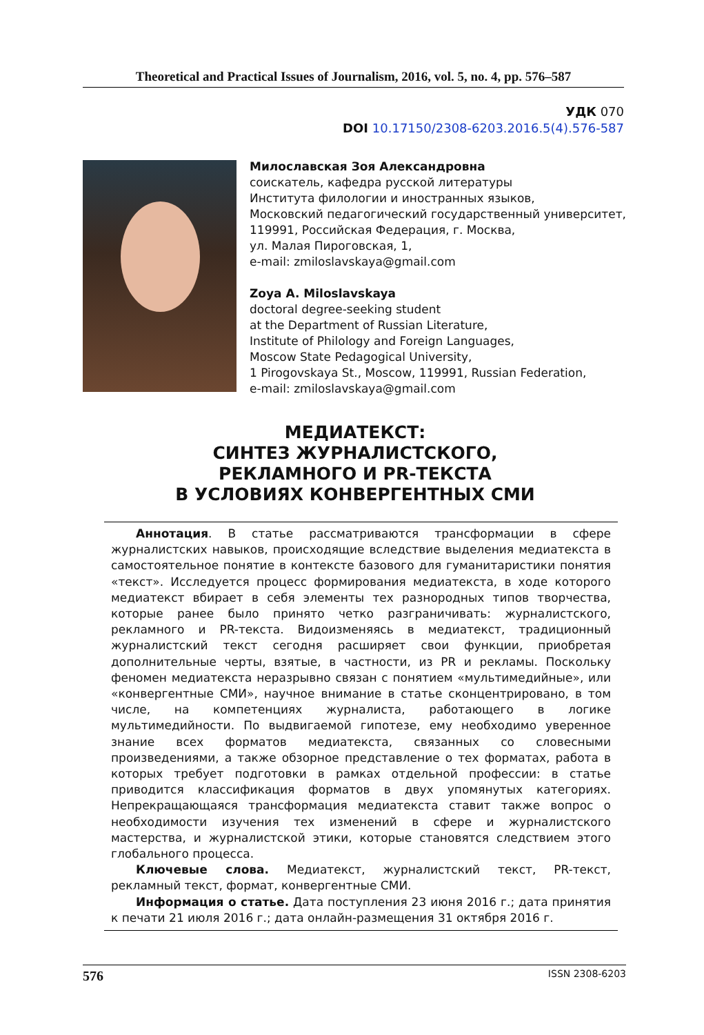Theoretical and Practical Issues of Journalism, 2016, vol. 5, no. 4, pp. 576–587
УДК 070
DOI 10.17150/2308-6203.2016.5(4).576-587
Милославская Зоя Александровна
соискатель, кафедра русской литературы
Института филологии и иностранных языков,
Московский педагогический государственный университет,
119991, Российская Федерация, г. Москва,
ул. Малая Пироговская, 1,
e-mail: zmiloslavskaya@gmail.com
Zoya A. Miloslavskaya
doctoral degree-seeking student
at the Department of Russian Literature,
Institute of Philology and Foreign Languages,
Moscow State Pedagogical University,
1 Pirogovskaya St., Moscow, 119991, Russian Federation,
e-mail: zmiloslavskaya@gmail.com
МЕДИАТЕКСТ:
СИНТЕЗ ЖУРНАЛИСТСКОГО,
РЕКЛАМНОГО И PR-ТЕКСТА
В УСЛОВИЯХ КОНВЕРГЕНТНЫХ СМИ
Аннотация. В статье рассматриваются трансформации в сфере журналистских навыков, происходящие вследствие выделения медиатекста в самостоятельное понятие в контексте базового для гуманитаристики понятия «текст». Исследуется процесс формирования медиатекста, в ходе которого медиатекст вбирает в себя элементы тех разнородных типов творчества, которые ранее было принято четко разграничивать: журналистского, рекламного и PR-текста. Видоизменяясь в медиатекст, традиционный журналистский текст сегодня расширяет свои функции, приобретая дополнительные черты, взятые, в частности, из PR и рекламы. Поскольку феномен медиатекста неразрывно связан с понятием «мультимедийные», или «конвергентные СМИ», научное внимание в статье сконцентрировано, в том числе, на компетенциях журналиста, работающего в логике мультимедийности. По выдвигаемой гипотезе, ему необходимо уверенное знание всех форматов медиатекста, связанных со словесными произведениями, а также обзорное представление о тех форматах, работа в которых требует подготовки в рамках отдельной профессии: в статье приводится классификация форматов в двух упомянутых категориях. Непрекращающаяся трансформация медиатекста ставит также вопрос о необходимости изучения тех изменений в сфере и журналистского мастерства, и журналистской этики, которые становятся следствием этого глобального процесса.
Ключевые слова. Медиатекст, журналистский текст, PR-текст, рекламный текст, формат, конвергентные СМИ.
Информация о статье. Дата поступления 23 июня 2016 г.; дата принятия к печати 21 июля 2016 г.; дата онлайн-размещения 31 октября 2016 г.
576 ISSN 2308-6203